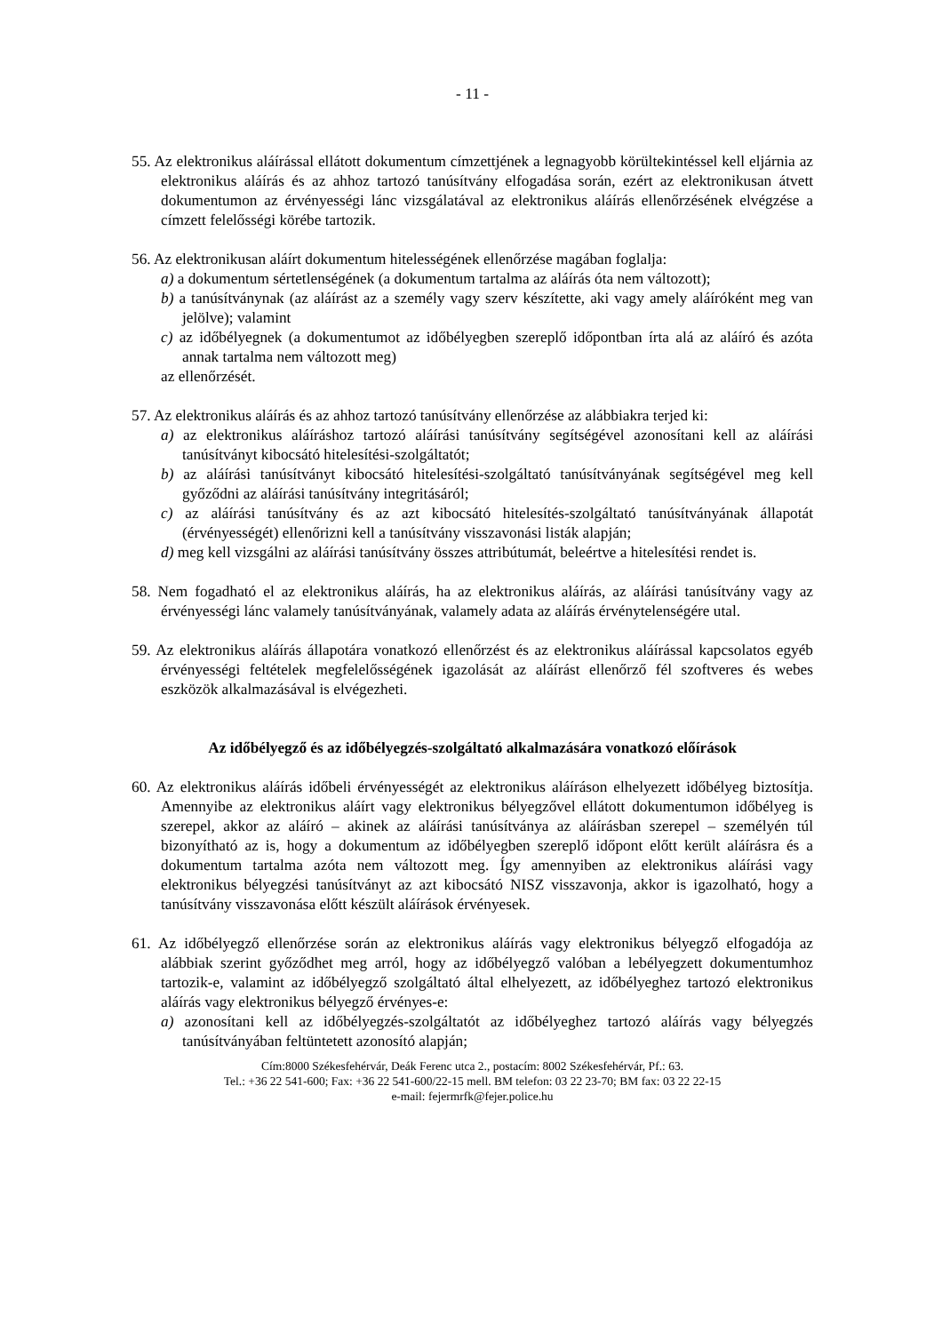- 11 -
55. Az elektronikus aláírással ellátott dokumentum címzettjének a legnagyobb körültekintéssel kell eljárnia az elektronikus aláírás és az ahhoz tartozó tanúsítvány elfogadása során, ezért az elektronikusan átvett dokumentumon az érvényességi lánc vizsgálatával az elektronikus aláírás ellenőrzésének elvégzése a címzett felelősségi körébe tartozik.
56. Az elektronikusan aláírt dokumentum hitelességének ellenőrzése magában foglalja:
a) a dokumentum sértetlenségének (a dokumentum tartalma az aláírás óta nem változott);
b) a tanúsítványnak (az aláírást az a személy vagy szerv készítette, aki vagy amely aláíróként meg van jelölve); valamint
c) az időbélyegnek (a dokumentumot az időbélyegben szereplő időpontban írta alá az aláíró és azóta annak tartalma nem változott meg)
az ellenőrzését.
57. Az elektronikus aláírás és az ahhoz tartozó tanúsítvány ellenőrzése az alábbiakra terjed ki:
a) az elektronikus aláíráshoz tartozó aláírási tanúsítvány segítségével azonosítani kell az aláírási tanúsítványt kibocsátó hitelesítési-szolgáltatót;
b) az aláírási tanúsítványt kibocsátó hitelesítési-szolgáltató tanúsítványának segítségével meg kell győződni az aláírási tanúsítvány integritásáról;
c) az aláírási tanúsítvány és az azt kibocsátó hitelesítés-szolgáltató tanúsítványának állapotát (érvényességét) ellenőrizni kell a tanúsítvány visszavonási listák alapján;
d) meg kell vizsgálni az aláírási tanúsítvány összes attribútumát, beleértve a hitelesítési rendet is.
58. Nem fogadható el az elektronikus aláírás, ha az elektronikus aláírás, az aláírási tanúsítvány vagy az érvényességi lánc valamely tanúsítványának, valamely adata az aláírás érvénytelenségére utal.
59. Az elektronikus aláírás állapotára vonatkozó ellenőrzést és az elektronikus aláírással kapcsolatos egyéb érvényességi feltételek megfelelősségének igazolását az aláírást ellenőrző fél szoftveres és webes eszközök alkalmazásával is elvégezheti.
Az időbélyegző és az időbélyegzés-szolgáltató alkalmazására vonatkozó előírások
60. Az elektronikus aláírás időbeli érvényességét az elektronikus aláíráson elhelyezett időbélyeg biztosítja. Amennyibe az elektronikus aláírt vagy elektronikus bélyegzővel ellátott dokumentumon időbélyeg is szerepel, akkor az aláíró – akinek az aláírási tanúsítványa az aláírásban szerepel – személyén túl bizonyítható az is, hogy a dokumentum az időbélyegben szereplő időpont előtt került aláírásra és a dokumentum tartalma azóta nem változott meg. Így amennyiben az elektronikus aláírási vagy elektronikus bélyegzési tanúsítványt az azt kibocsátó NISZ visszavonja, akkor is igazolható, hogy a tanúsítvány visszavonása előtt készült aláírások érvényesek.
61. Az időbélyegző ellenőrzése során az elektronikus aláírás vagy elektronikus bélyegző elfogadója az alábbiak szerint győződhet meg arról, hogy az időbélyegző valóban a lebélyegzett dokumentumhoz tartozik-e, valamint az időbélyegző szolgáltató által elhelyezett, az időbélyeghez tartozó elektronikus aláírás vagy elektronikus bélyegző érvényes-e:
a) azonosítani kell az időbélyegzés-szolgáltatót az időbélyeghez tartozó aláírás vagy bélyegzés tanúsítványában feltüntetett azonosító alapján;
Cím:8000 Székesfehérvár, Deák Ferenc utca 2., postacím: 8002 Székesfehérvár, Pf.: 63.
Tel.: +36 22 541-600; Fax: +36 22 541-600/22-15 mell. BM telefon: 03 22 23-70; BM fax: 03 22 22-15
e-mail: fejermrfk@fejer.police.hu